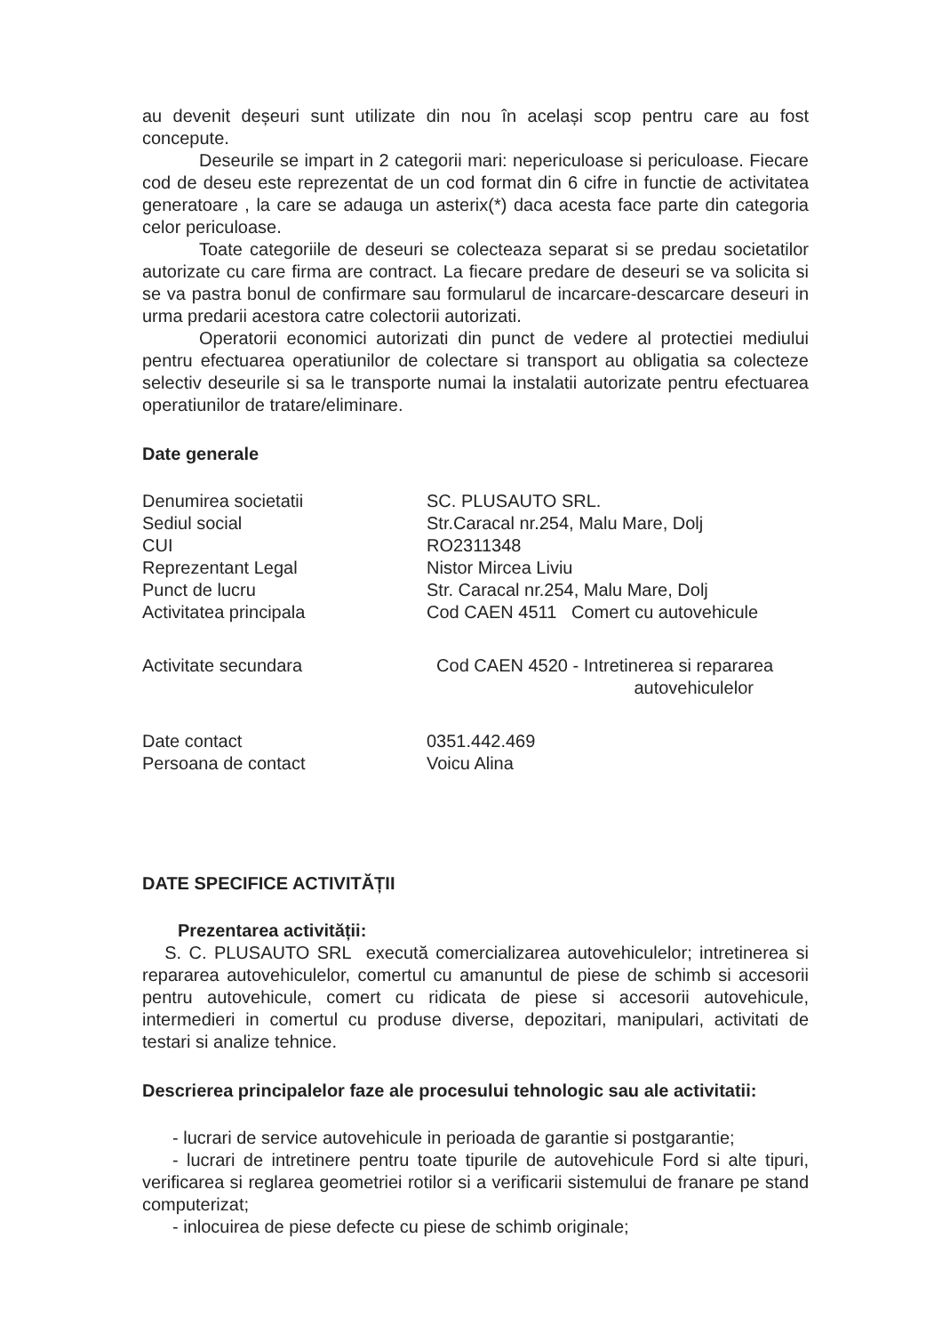au devenit deșeuri sunt utilizate din nou în același scop pentru care au fost concepute.
Deseurile se impart in 2 categorii mari: nepericuloase si periculoase. Fiecare cod de deseu este reprezentat de un cod format din 6 cifre in functie de activitatea generatoare , la care se adauga un asterix(*) daca acesta face parte din categoria celor periculoase.
Toate categoriile de deseuri se colecteaza separat si se predau societatilor autorizate cu care firma are contract. La fiecare predare de deseuri se va solicita si se va pastra bonul de confirmare sau formularul de incarcare-descarcare deseuri in urma predarii acestora catre colectorii autorizati.
Operatorii economici autorizati din punct de vedere al protectiei mediului pentru efectuarea operatiunilor de colectare si transport au obligatia sa colecteze selectiv deseurile si sa le transporte numai la instalatii autorizate pentru efectuarea operatiunilor de tratare/eliminare.
Date generale
| Denumirea societatii | SC. PLUSAUTO SRL. |
| Sediul social | Str.Caracal nr.254, Malu Mare, Dolj |
| CUI | RO2311348 |
| Reprezentant Legal | Nistor Mircea Liviu |
| Punct de lucru | Str. Caracal nr.254, Malu Mare, Dolj |
| Activitatea principala | Cod CAEN 4511 Comert cu autovehicule |
| Activitate secundara | Cod CAEN 4520 - Intretinerea si repararea autovehiculelor |
| Date contact | 0351.442.469 |
| Persoana de contact | Voicu Alina |
DATE SPECIFICE ACTIVITĂȚII
Prezentarea activității:
S. C. PLUSAUTO SRL execută comercializarea autovehiculelor; intretinerea si repararea autovehiculelor, comertul cu amanuntul de piese de schimb si accesorii pentru autovehicule, comert cu ridicata de piese si accesorii autovehicule, intermedieri in comertul cu produse diverse, depozitari, manipulari, activitati de testari si analize tehnice.
Descrierea principalelor faze ale procesului tehnologic sau ale activitatii:
- lucrari de service autovehicule in perioada de garantie si postgarantie;
- lucrari de intretinere pentru toate tipurile de autovehicule Ford si alte tipuri, verificarea si reglarea geometriei rotilor si a verificarii sistemului de franare pe stand computerizat;
- inlocuirea de piese defecte cu piese de schimb originale;